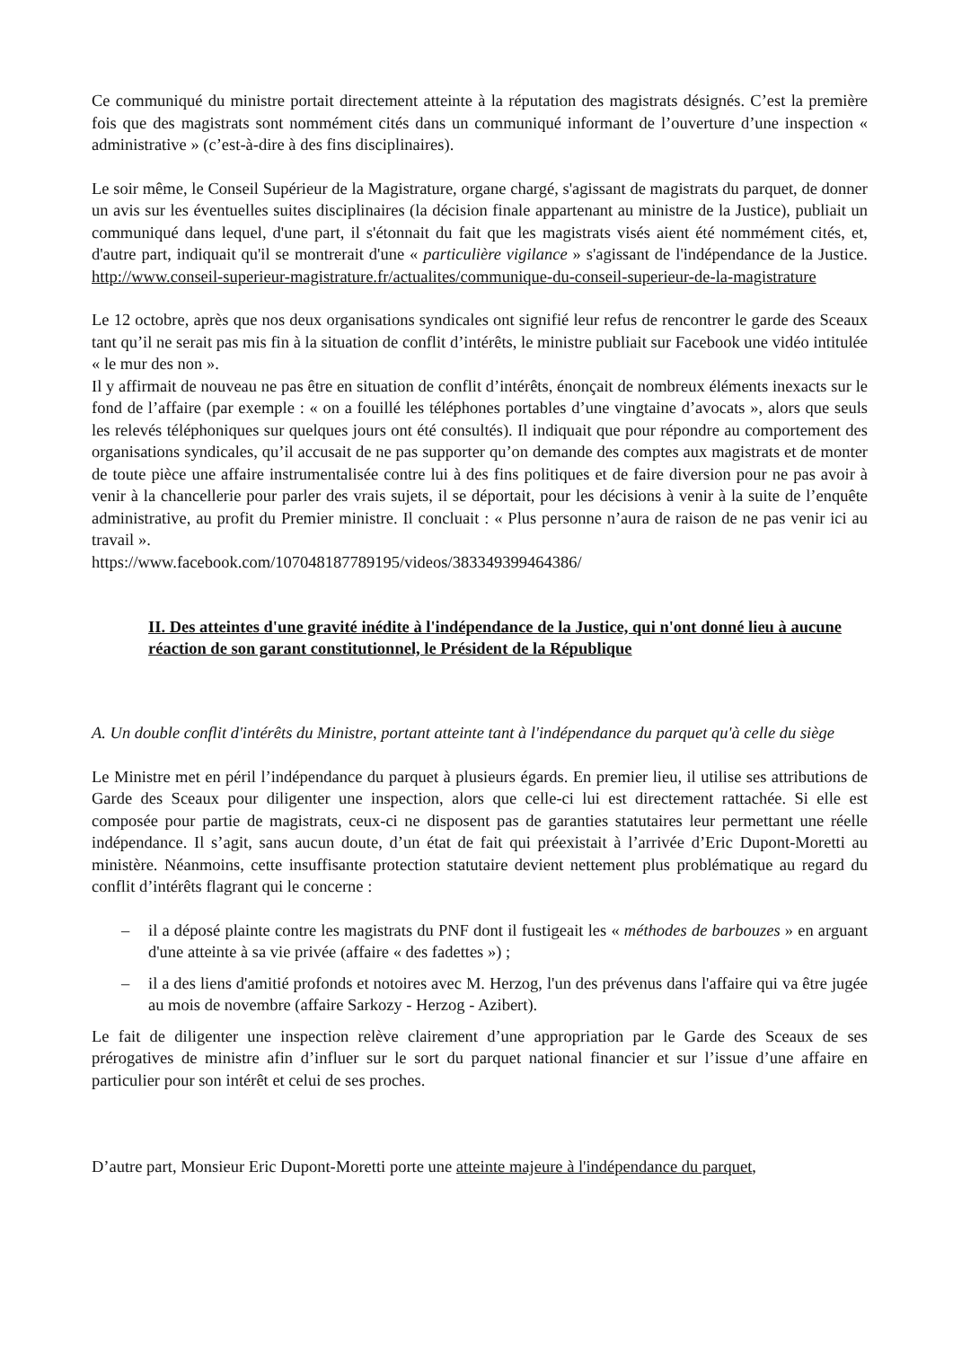Ce communiqué du ministre portait directement atteinte à la réputation des magistrats désignés. C’est la première fois que des magistrats sont nommément cités dans un communiqué informant de l’ouverture d’une inspection « administrative » (c’est-à-dire à des fins disciplinaires).
Le soir même, le Conseil Supérieur de la Magistrature, organe chargé, s'agissant de magistrats du parquet, de donner un avis sur les éventuelles suites disciplinaires (la décision finale appartenant au ministre de la Justice), publiait un communiqué dans lequel, d'une part, il s'étonnait du fait que les magistrats visés aient été nommément cités, et, d'autre part, indiquait qu'il se montrerait d'une « particulière vigilance » s'agissant de l'indépendance de la Justice. http://www.conseil-superieur-magistrature.fr/actualites/communique-du-conseil-superieur-de-la-magistrature
Le 12 octobre, après que nos deux organisations syndicales ont signifié leur refus de rencontrer le garde des Sceaux tant qu’il ne serait pas mis fin à la situation de conflit d’intérêts, le ministre publiait sur Facebook une vidéo intitulée « le mur des non ».
Il y affirmait de nouveau ne pas être en situation de conflit d’intérêts, énonçait de nombreux éléments inexacts sur le fond de l’affaire (par exemple : « on a fouillé les téléphones portables d’une vingtaine d’avocats », alors que seuls les relevés téléphoniques sur quelques jours ont été consultés). Il indiquait que pour répondre au comportement des organisations syndicales, qu’il accusait de ne pas supporter qu’on demande des comptes aux magistrats et de monter de toute pièce une affaire instrumentalisée contre lui à des fins politiques et de faire diversion pour ne pas avoir à venir à la chancellerie pour parler des vrais sujets, il se déportait, pour les décisions à venir à la suite de l’enquête administrative, au profit du Premier ministre. Il concluait : « Plus personne n’aura de raison de ne pas venir ici au travail ».
https://www.facebook.com/107048187789195/videos/383349399464386/
II. Des atteintes d'une gravité inédite à l'indépendance de la Justice, qui n'ont donné lieu à aucune réaction de son garant constitutionnel, le Président de la République
A. Un double conflit d'intérêts du Ministre, portant atteinte tant à l'indépendance du parquet qu'à celle du siège
Le Ministre met en péril l’indépendance du parquet à plusieurs égards. En premier lieu, il utilise ses attributions de Garde des Sceaux pour diligenter une inspection, alors que celle-ci lui est directement rattachée. Si elle est composée pour partie de magistrats, ceux-ci ne disposent pas de garanties statutaires leur permettant une réelle indépendance. Il s’agit, sans aucun doute, d’un état de fait qui préexistait à l’arrivée d’Eric Dupont-Moretti au ministère. Néanmoins, cette insuffisante protection statutaire devient nettement plus problématique au regard du conflit d’intérêts flagrant qui le concerne :
– il a déposé plainte contre les magistrats du PNF dont il fustigeait les « méthodes de barbouzes » en arguant d'une atteinte à sa vie privée (affaire « des fadettes ») ;
– il a des liens d'amitié profonds et notoires avec M. Herzog, l'un des prévenus dans l'affaire qui va être jugée au mois de novembre (affaire Sarkozy - Herzog - Azibert).
Le fait de diligenter une inspection relève clairement d’une appropriation par le Garde des Sceaux de ses prérogatives de ministre afin d’influer sur le sort du parquet national financier et sur l’issue d’une affaire en particulier pour son intérêt et celui de ses proches.
D’autre part, Monsieur Eric Dupont-Moretti porte une atteinte majeure à l'indépendance du parquet,